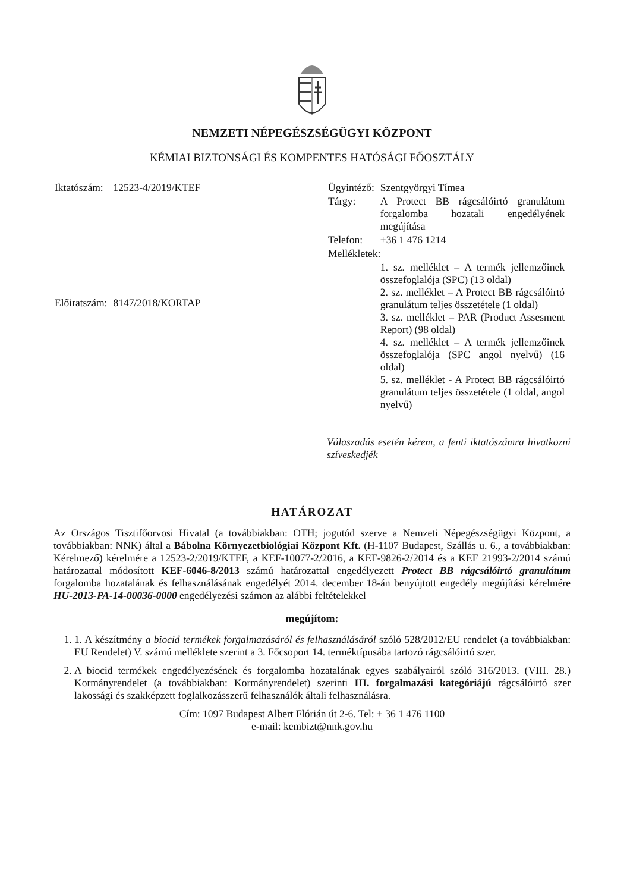NEMZETI NÉPEGÉSZSÉGÜGYI KÖZPONT
KÉMIAI BIZTONSÁGI ÉS KOMPENTES HATÓSÁGI FŐOSZTÁLY
| Iktatószám: | 12523-4/2019/KTEF |
| Előiratszám: | 8147/2018/KORTAP |
| Ügyintéző: | Szentgyörgyi Tímea |
| Tárgy: | A Protect BB rágcsálóirtó granulátum forgalomba hozatali engedélyének megújítása |
| Telefon: | +36 1 476 1214 |
| Mellékletek: | |
| | 1. sz. melléklet – A termék jellemzőinek összefoglalója (SPC) (13 oldal) 2. sz. melléklet – A Protect BB rágcsálóirtó granulátum teljes összetétele (1 oldal) 3. sz. melléklet – PAR (Product Assesment Report) (98 oldal) 4. sz. melléklet – A termék jellemzőinek összefoglalója (SPC angol nyelvű) (16 oldal) 5. sz. melléklet - A Protect BB rágcsálóirtó granulátum teljes összetétele (1 oldal, angol nyelvű) |
Válaszadás esetén kérem, a fenti iktatószámra hivatkozni szíveskedjék
HATÁROZAT
Az Országos Tisztifőorvosi Hivatal (a továbbiakban: OTH; jogutód szerve a Nemzeti Népegészségügyi Központ, a továbbiakban: NNK) által a Bábolna Környezetbiológiai Központ Kft. (H-1107 Budapest, Szállás u. 6., a továbbiakban: Kérelmező) kérelmére a 12523-2/2019/KTEF, a KEF-10077-2/2016, a KEF-9826-2/2014 és a KEF 21993-2/2014 számú határozattal módosított KEF-6046-8/2013 számú határozattal engedélyezett Protect BB rágcsálóirtó granulátum forgalomba hozatalának és felhasználásának engedélyét 2014. december 18-án benyújtott engedély megújítási kérelmére HU-2013-PA-14-00036-0000 engedélyezési számon az alábbi feltételekkel
megújítom:
1. 1. A készítmény a biocid termékek forgalmazásáról és felhasználásáról szóló 528/2012/EU rendelet (a továbbiakban: EU Rendelet) V. számú melléklete szerint a 3. Főcsoport 14. terméktípusába tartozó rágcsálóirtó szer.
2. A biocid termékek engedélyezésének és forgalomba hozatalának egyes szabályairól szóló 316/2013. (VIII. 28.) Kormányrendelet (a továbbiakban: Kormányrendelet) szerinti III. forgalmazási kategóriájú rágcsálóirtó szer lakossági és szakképzett foglalkozásszerű felhasználók általi felhasználásra.
Cím: 1097 Budapest Albert Flórián út 2-6. Tel: + 36 1 476 1100
e-mail: kembizt@nnk.gov.hu